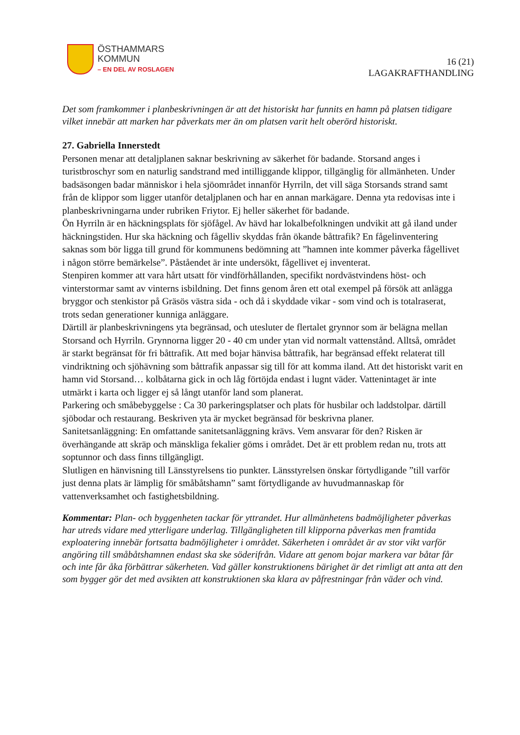ÖSTHAMMARS
KOMMUN
– EN DEL AV ROSLAGEN
16 (21)
LAGAKRAFTHANDLING
Det som framkommer i planbeskrivningen är att det historiskt har funnits en hamn på platsen tidigare vilket innebär att marken har påverkats mer än om platsen varit helt oberörd historiskt.
27. Gabriella Innerstedt
Personen menar att detaljplanen saknar beskrivning av säkerhet för badande. Storsand anges i turistbroschyr som en naturlig sandstrand med intilliggande klippor, tillgänglig för allmänheten. Under badsäsongen badar människor i hela sjöområdet innanför Hyrriln, det vill säga Storsands strand samt från de klippor som ligger utanför detaljplanen och har en annan markägare. Denna yta redovisas inte i planbeskrivningarna under rubriken Friytor. Ej heller säkerhet för badande.
Ön Hyrriln är en häckningsplats för sjöfågel. Av hävd har lokalbefolkningen undvikit att gå iland under häckningstiden. Hur ska häckning och fågelliv skyddas från ökande båttrafik? En fågelinventering saknas som bör ligga till grund för kommunens bedömning att ”hamnen inte kommer påverka fågellivet i någon större bemärkelse”. Påståendet är inte undersökt, fågellivet ej inventerat.
Stenpiren kommer att vara hårt utsatt för vindförhållanden, specifikt nordvästvindens höst- och vinterstormar samt av vinterns isbildning. Det finns genom åren ett otal exempel på försök att anlägga bryggor och stenkistor på Gräsös västra sida - och då i skyddade vikar - som vind och is totalraserat, trots sedan generationer kunniga anläggare.
Därtill är planbeskrivningens yta begränsad, och utesluter de flertalet grynnor som är belägna mellan Storsand och Hyrriln. Grynnorna ligger 20 - 40 cm under ytan vid normalt vattenstånd. Alltså, området är starkt begränsat för fri båttrafik. Att med bojar hänvisa båttrafik, har begränsad effekt relaterat till vindriktning och sjöhävning som båttrafik anpassar sig till för att komma iland. Att det historiskt varit en hamn vid Storsand… kolbåtarna gick in och låg förtöjda endast i lugnt väder. Vattenintaget är inte utmärkt i karta och ligger ej så långt utanför land som planerat.
Parkering och småbebyggelse : Ca 30 parkeringsplatser och plats för husbilar och laddstolpar. därtill sjöbodar och restaurang. Beskriven yta är mycket begränsad för beskrivna planer.
Sanitetsanläggning: En omfattande sanitetsanläggning krävs. Vem ansvarar för den? Risken är överhängande att skräp och mänskliga fekalier göms i området. Det är ett problem redan nu, trots att soptunnor och dass finns tillgängligt.
Slutligen en hänvisning till Länsstyrelsens tio punkter. Länsstyrelsen önskar förtydligande ”till varför just denna plats är lämplig för småbåtshamn” samt förtydligande av huvudmannaskap för vattenverksamhet och fastighetsbildning.
Kommentar: Plan- och byggenheten tackar för yttrandet. Hur allmänhetens badmöjligheter påverkas har utreds vidare med ytterligare underlag. Tillgängligheten till klipporna påverkas men framtida exploatering innebär fortsatta badmöjligheter i området. Säkerheten i området är av stor vikt varför angöring till småbåtshamnen endast ska ske söderifrån. Vidare att genom bojar markera var båtar får och inte får åka förbättrar säkerheten. Vad gäller konstruktionens bärighet är det rimligt att anta att den som bygger gör det med avsikten att konstruktionen ska klara av påfrestningar från väder och vind.